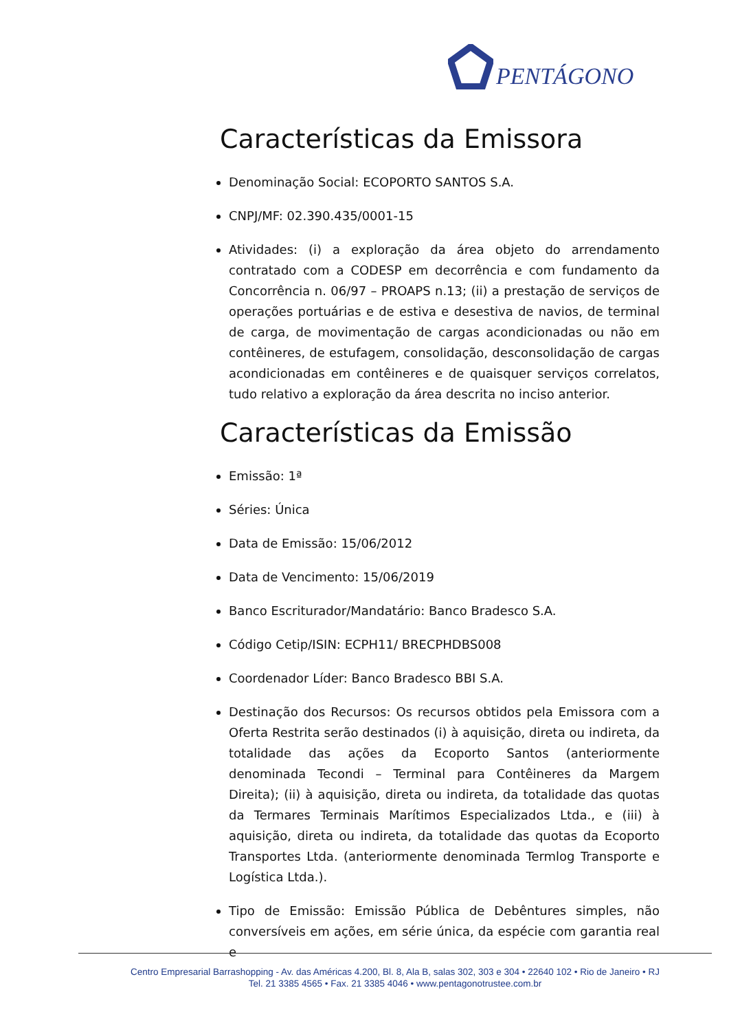PENTÁGONO
Características da Emissora
Denominação Social: ECOPORTO SANTOS S.A.
CNPJ/MF: 02.390.435/0001-15
Atividades: (i) a exploração da área objeto do arrendamento contratado com a CODESP em decorrência e com fundamento da Concorrência n. 06/97 – PROAPS n.13; (ii) a prestação de serviços de operações portuárias e de estiva e desestiva de navios, de terminal de carga, de movimentação de cargas acondicionadas ou não em contêineres, de estufagem, consolidação, desconsolidação de cargas acondicionadas em contêineres e de quaisquer serviços correlatos, tudo relativo a exploração da área descrita no inciso anterior.
Características da Emissão
Emissão: 1ª
Séries: Única
Data de Emissão: 15/06/2012
Data de Vencimento: 15/06/2019
Banco Escriturador/Mandatário: Banco Bradesco S.A.
Código Cetip/ISIN: ECPH11/ BRECPHDBS008
Coordenador Líder: Banco Bradesco BBI S.A.
Destinação dos Recursos: Os recursos obtidos pela Emissora com a Oferta Restrita serão destinados (i) à aquisição, direta ou indireta, da totalidade das ações da Ecoporto Santos (anteriormente denominada Tecondi – Terminal para Contêineres da Margem Direita); (ii) à aquisição, direta ou indireta, da totalidade das quotas da Termares Terminais Marítimos Especializados Ltda., e (iii) à aquisição, direta ou indireta, da totalidade das quotas da Ecoporto Transportes Ltda. (anteriormente denominada Termlog Transporte e Logística Ltda.).
Tipo de Emissão: Emissão Pública de Debêntures simples, não conversíveis em ações, em série única, da espécie com garantia real e
Centro Empresarial Barrashopping - Av. das Américas 4.200, Bl. 8, Ala B, salas 302, 303 e 304 • 22640 102 • Rio de Janeiro • RJ
Tel. 21 3385 4565 • Fax. 21 3385 4046 • www.pentagonotrustee.com.br